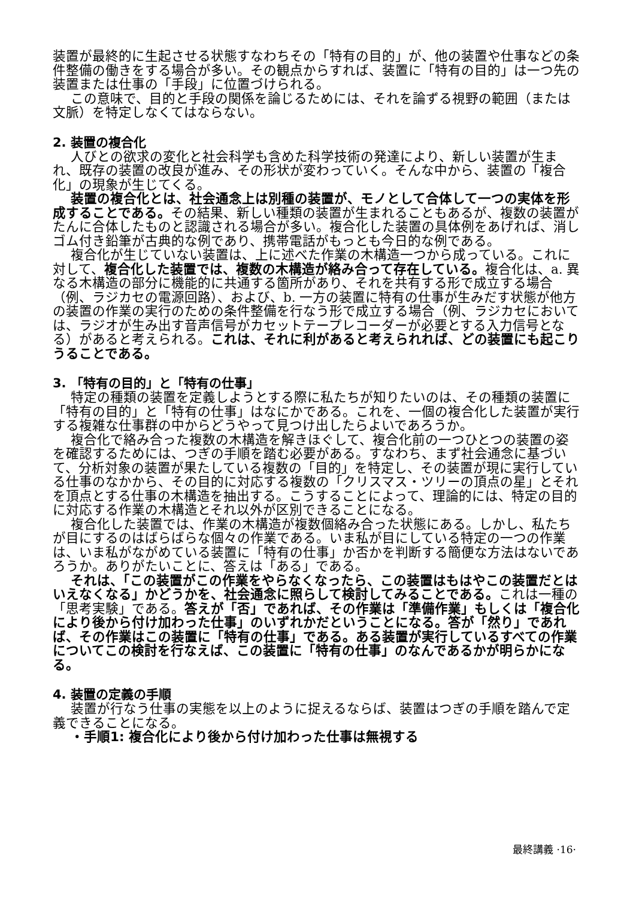装置が最終的に生起させる状態すなわちその「特有の目的」が、他の装置や仕事などの条件整備の働きをする場合が多い。その観点からすれば、装置に「特有の目的」は一つ先の装置または仕事の「手段」に位置づけられる。
この意味で、目的と手段の関係を論じるためには、それを論ずる視野の範囲（または文脈）を特定しなくてはならない。
2. 装置の複合化
人びとの欲求の変化と社会科学も含めた科学技術の発達により、新しい装置が生まれ、既存の装置の改良が進み、その形状が変わっていく。そんな中から、装置の「複合化」の現象が生じてくる。
装置の複合化とは、社会通念上は別種の装置が、モノとして合体して一つの実体を形成することである。その結果、新しい種類の装置が生まれることもあるが、複数の装置がたんに合体したものと認識される場合が多い。複合化した装置の具体例をあげれば、消しゴム付き鉛筆が古典的な例であり、携帯電話がもっとも今日的な例である。
複合化が生じていない装置は、上に述べた作業の木構造一つから成っている。これに対して、複合化した装置では、複数の木構造が絡み合って存在している。複合化は、a. 異なる木構造の部分に機能的に共通する箇所があり、それを共有する形で成立する場合（例、ラジカセの電源回路）、および、b. 一方の装置に特有の仕事が生みだす状態が他方の装置の作業の実行のための条件整備を行なう形で成立する場合（例、ラジカセにおいては、ラジオが生み出す音声信号がカセットテープレコーダーが必要とする入力信号となる）があると考えられる。これは、それに利があると考えられれば、どの装置にも起こりうることである。
3. 「特有の目的」と「特有の仕事」
特定の種類の装置を定義しようとする際に私たちが知りたいのは、その種類の装置に「特有の目的」と「特有の仕事」はなにかである。これを、一個の複合化した装置が実行する複雑な仕事群の中からどうやって見つけ出したらよいであろうか。
複合化で絡み合った複数の木構造を解きほぐして、複合化前の一つひとつの装置の姿を確認するためには、つぎの手順を踏む必要がある。すなわち、まず社会通念に基づいて、分析対象の装置が果たしている複数の「目的」を特定し、その装置が現に実行している仕事のなかから、その目的に対応する複数の「クリスマス・ツリーの頂点の星」とそれを頂点とする仕事の木構造を抽出する。こうすることによって、理論的には、特定の目的に対応する作業の木構造とそれ以外が区別できることになる。
複合化した装置では、作業の木構造が複数個絡み合った状態にある。しかし、私たちが目にするのはばらばらな個々の作業である。いま私が目にしている特定の一つの作業は、いま私がながめている装置に「特有の仕事」か否かを判断する簡便な方法はないであろうか。ありがたいことに、答えは「ある」である。
それは、「この装置がこの作業をやらなくなったら、この装置はもはやこの装置だとはいえなくなる」かどうかを、社会通念に照らして検討してみることである。これは一種の「思考実験」である。答えが「否」であれば、その作業は「準備作業」もしくは「複合化により後から付け加わった仕事」のいずれかだということになる。答が「然り」であれば、その作業はこの装置に「特有の仕事」である。ある装置が実行しているすべての作業についてこの検討を行なえば、この装置に「特有の仕事」のなんであるかが明らかになる。
4. 装置の定義の手順
装置が行なう仕事の実態を以上のように捉えるならば、装置はつぎの手順を踏んで定義できることになる。
・手順1: 複合化により後から付け加わった仕事は無視する
最終講義 ·16·